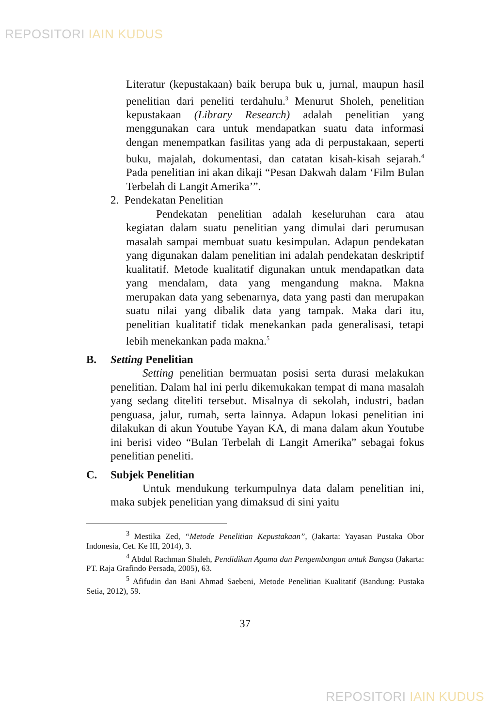REPOSITORI IAIN KUDUS
Literatur (kepustakaan) baik berupa buk u, jurnal, maupun hasil penelitian dari peneliti terdahulu.<sup>3</sup> Menurut Sholeh, penelitian kepustakaan (Library Research) adalah penelitian yang menggunakan cara untuk mendapatkan suatu data informasi dengan menempatkan fasilitas yang ada di perpustakaan, seperti buku, majalah, dokumentasi, dan catatan kisah-kisah sejarah.<sup>4</sup> Pada penelitian ini akan dikaji “Pesan Dakwah dalam ‘Film Bulan Terbelah di Langit Amerika’”.
2. Pendekatan Penelitian
Pendekatan penelitian adalah keseluruhan cara atau kegiatan dalam suatu penelitian yang dimulai dari perumusan masalah sampai membuat suatu kesimpulan. Adapun pendekatan yang digunakan dalam penelitian ini adalah pendekatan deskriptif kualitatif. Metode kualitatif digunakan untuk mendapatkan data yang mendalam, data yang mengandung makna. Makna merupakan data yang sebenarnya, data yang pasti dan merupakan suatu nilai yang dibalik data yang tampak. Maka dari itu, penelitian kualitatif tidak menekankan pada generalisasi, tetapi lebih menekankan pada makna.<sup>5</sup>
B. Setting Penelitian
Setting penelitian bermuatan posisi serta durasi melakukan penelitian. Dalam hal ini perlu dikemukakan tempat di mana masalah yang sedang diteliti tersebut. Misalnya di sekolah, industri, badan penguasa, jalur, rumah, serta lainnya. Adapun lokasi penelitian ini dilakukan di akun Youtube Yayan KA, di mana dalam akun Youtube ini berisi video “Bulan Terbelah di Langit Amerika” sebagai fokus penelitian peneliti.
C. Subjek Penelitian
Untuk mendukung terkumpulnya data dalam penelitian ini, maka subjek penelitian yang dimaksud di sini yaitu
<sup>3</sup> Mestika Zed, “Metode Penelitian Kepustakaan”, (Jakarta: Yayasan Pustaka Obor Indonesia, Cet. Ke III, 2014), 3.
<sup>4</sup> Abdul Rachman Shaleh, Pendidikan Agama dan Pengembangan untuk Bangsa (Jakarta: PT. Raja Grafindo Persada, 2005), 63.
<sup>5</sup> Afifudin dan Bani Ahmad Saebeni, Metode Penelitian Kualitatif (Bandung: Pustaka Setia, 2012), 59.
37
REPOSITORI IAIN KUDUS